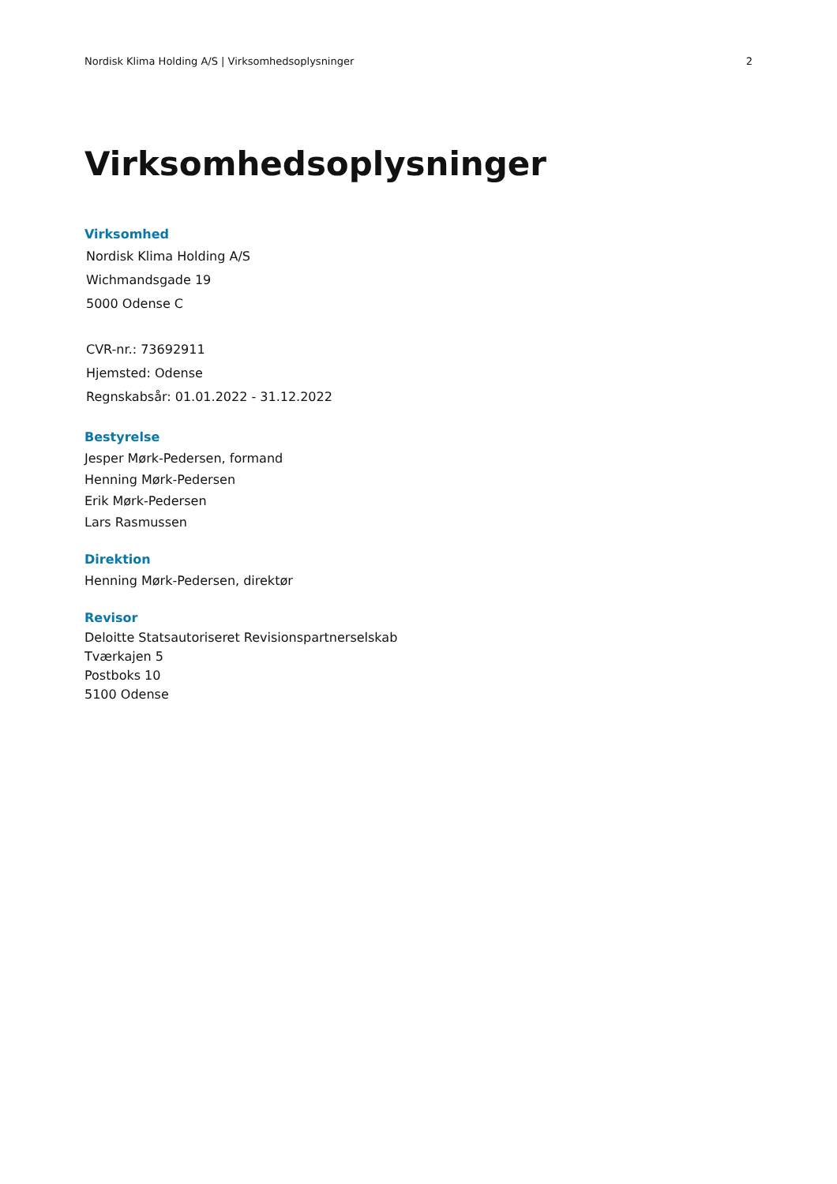Nordisk Klima Holding A/S | Virksomhedsoplysninger 2
Virksomhedsoplysninger
Virksomhed
Nordisk Klima Holding A/S
Wichmandsgade 19
5000 Odense C
CVR-nr.: 73692911
Hjemsted: Odense
Regnskabsår: 01.01.2022 - 31.12.2022
Bestyrelse
Jesper Mørk-Pedersen, formand
Henning Mørk-Pedersen
Erik Mørk-Pedersen
Lars Rasmussen
Direktion
Henning Mørk-Pedersen, direktør
Revisor
Deloitte Statsautoriseret Revisionspartnerselskab
Tværkajen 5
Postboks 10
5100 Odense